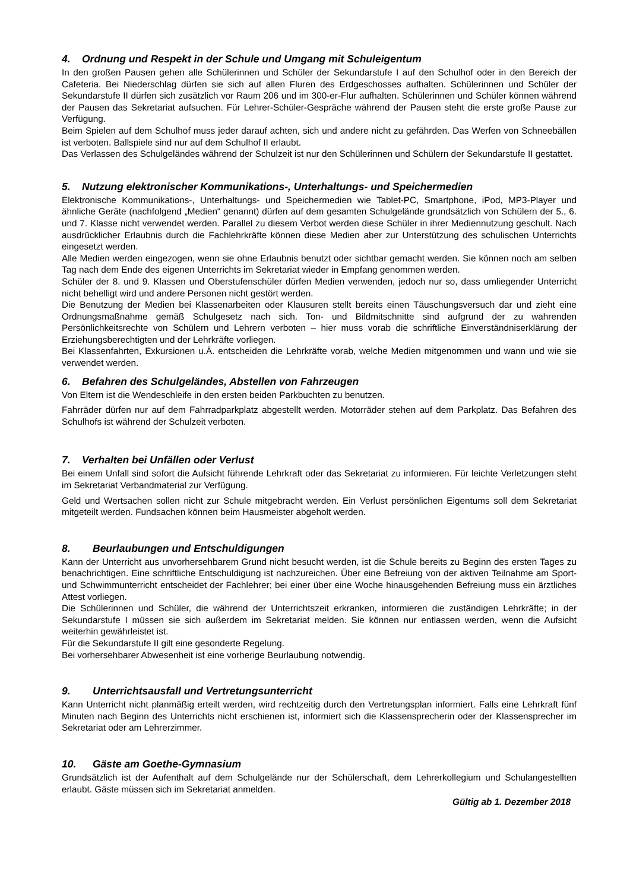4. Ordnung und Respekt in der Schule und Umgang mit Schuleigentum
In den großen Pausen gehen alle Schülerinnen und Schüler der Sekundarstufe I auf den Schulhof oder in den Bereich der Cafeteria. Bei Niederschlag dürfen sie sich auf allen Fluren des Erdgeschosses aufhalten. Schülerinnen und Schüler der Sekundarstufe II dürfen sich zusätzlich vor Raum 206 und im 300-er-Flur aufhalten. Schülerinnen und Schüler können während der Pausen das Sekretariat aufsuchen. Für Lehrer-Schüler-Gespräche während der Pausen steht die erste große Pause zur Verfügung.
Beim Spielen auf dem Schulhof muss jeder darauf achten, sich und andere nicht zu gefährden. Das Werfen von Schneebällen ist verboten. Ballspiele sind nur auf dem Schulhof II erlaubt.
Das Verlassen des Schulgeländes während der Schulzeit ist nur den Schülerinnen und Schülern der Sekundarstufe II gestattet.
5. Nutzung elektronischer Kommunikations-, Unterhaltungs- und Speichermedien
Elektronische Kommunikations-, Unterhaltungs- und Speichermedien wie Tablet-PC, Smartphone, iPod, MP3-Player und ähnliche Geräte (nachfolgend „Medien“ genannt) dürfen auf dem gesamten Schulgelände grundsätzlich von Schülern der 5., 6. und 7. Klasse nicht verwendet werden. Parallel zu diesem Verbot werden diese Schüler in ihrer Mediennutzung geschult. Nach ausdrücklicher Erlaubnis durch die Fachlehrkräfte können diese Medien aber zur Unterstützung des schulischen Unterrichts eingesetzt werden.
Alle Medien werden eingezogen, wenn sie ohne Erlaubnis benutzt oder sichtbar gemacht werden. Sie können noch am selben Tag nach dem Ende des eigenen Unterrichts im Sekretariat wieder in Empfang genommen werden.
Schüler der 8. und 9. Klassen und Oberstufenschüler dürfen Medien verwenden, jedoch nur so, dass umliegender Unterricht nicht behelligt wird und andere Personen nicht gestört werden.
Die Benutzung der Medien bei Klassenarbeiten oder Klausuren stellt bereits einen Täuschungsversuch dar und zieht eine Ordnungsmaßnahme gemäß Schulgesetz nach sich. Ton- und Bildmitschnitte sind aufgrund der zu wahrenden Persönlichkeitsrechte von Schülern und Lehrern verboten – hier muss vorab die schriftliche Einverständniserklärung der Erziehungsberechtigten und der Lehrkräfte vorliegen.
Bei Klassenfahrten, Exkursionen u.Ä. entscheiden die Lehrkräfte vorab, welche Medien mitgenommen und wann und wie sie verwendet werden.
6. Befahren des Schulgeländes, Abstellen von Fahrzeugen
Von Eltern ist die Wendeschleife in den ersten beiden Parkbuchten zu benutzen.
Fahrräder dürfen nur auf dem Fahrradparkplatz abgestellt werden. Motorräder stehen auf dem Parkplatz. Das Befahren des Schulhofs ist während der Schulzeit verboten.
7. Verhalten bei Unfällen oder Verlust
Bei einem Unfall sind sofort die Aufsicht führende Lehrkraft oder das Sekretariat zu informieren. Für leichte Verletzungen steht im Sekretariat Verbandmaterial zur Verfügung.
Geld und Wertsachen sollen nicht zur Schule mitgebracht werden. Ein Verlust persönlichen Eigentums soll dem Sekretariat mitgeteilt werden. Fundsachen können beim Hausmeister abgeholt werden.
8. Beurlaubungen und Entschuldigungen
Kann der Unterricht aus unvorhersehbarem Grund nicht besucht werden, ist die Schule bereits zu Beginn des ersten Tages zu benachrichtigen. Eine schriftliche Entschuldigung ist nachzureichen. Über eine Befreiung von der aktiven Teilnahme am Sport- und Schwimmunterricht entscheidet der Fachlehrer; bei einer über eine Woche hinausgehenden Befreiung muss ein ärztliches Attest vorliegen.
Die Schülerinnen und Schüler, die während der Unterrichtszeit erkranken, informieren die zuständigen Lehrkräfte; in der Sekundarstufe I müssen sie sich außerdem im Sekretariat melden. Sie können nur entlassen werden, wenn die Aufsicht weiterhin gewährleistet ist.
Für die Sekundarstufe II gilt eine gesonderte Regelung.
Bei vorhersehbarer Abwesenheit ist eine vorherige Beurlaubung notwendig.
9. Unterrichtsausfall und Vertretungsunterricht
Kann Unterricht nicht planmäßig erteilt werden, wird rechtzeitig durch den Vertretungsplan informiert. Falls eine Lehrkraft fünf Minuten nach Beginn des Unterrichts nicht erschienen ist, informiert sich die Klassensprecherin oder der Klassensprecher im Sekretariat oder am Lehrerzimmer.
10. Gäste am Goethe-Gymnasium
Grundsätzlich ist der Aufenthalt auf dem Schulgelände nur der Schülerschaft, dem Lehrerkollegium und Schulangestellten erlaubt. Gäste müssen sich im Sekretariat anmelden.
Gültig ab 1. Dezember 2018